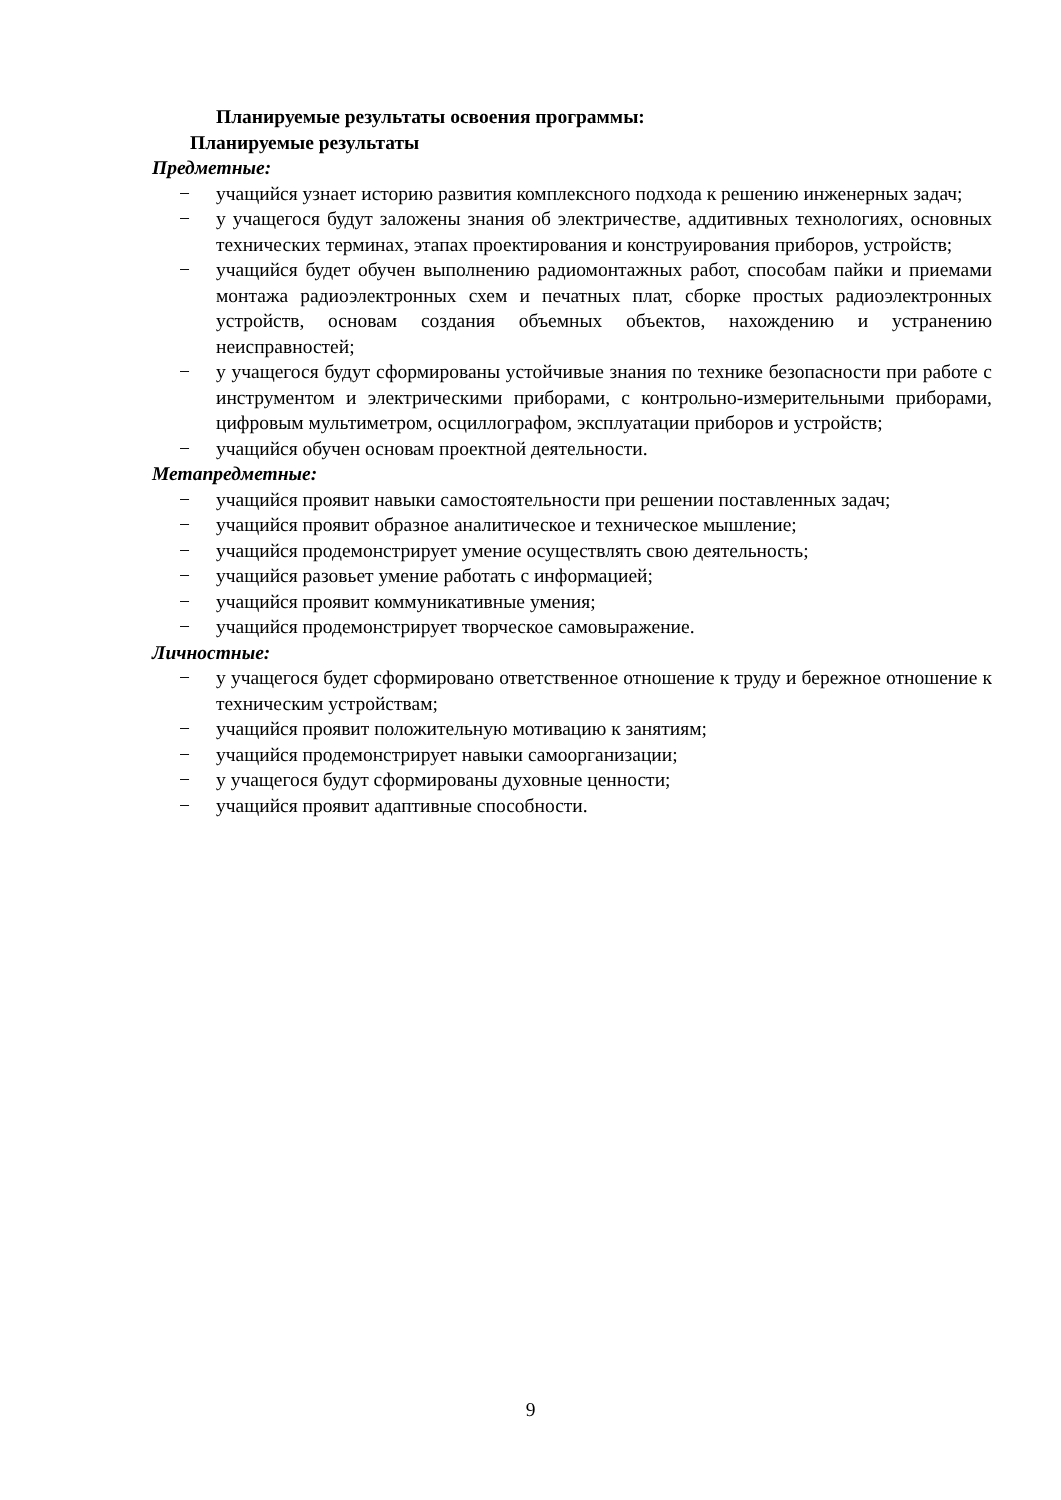Планируемые результаты освоения программы:
Планируемые результаты
Предметные:
− учащийся узнает историю развития комплексного подхода к решению инженерных задач;
− у учащегося будут заложены знания об электричестве, аддитивных технологиях, основных технических терминах, этапах проектирования и конструирования приборов, устройств;
− учащийся будет обучен выполнению радиомонтажных работ, способам пайки и приемами монтажа радиоэлектронных схем и печатных плат, сборке простых радиоэлектронных устройств, основам создания объемных объектов, нахождению и устранению неисправностей;
− у учащегося будут сформированы устойчивые знания по технике безопасности при работе с инструментом и электрическими приборами, с контрольно-измерительными приборами, цифровым мультиметром, осциллографом, эксплуатации приборов и устройств;
− учащийся обучен основам проектной деятельности.
Метапредметные:
− учащийся проявит навыки самостоятельности при решении поставленных задач;
− учащийся проявит образное аналитическое и техническое мышление;
− учащийся продемонстрирует умение осуществлять свою деятельность;
− учащийся разовьет умение работать с информацией;
− учащийся проявит коммуникативные умения;
− учащийся продемонстрирует творческое самовыражение.
Личностные:
− у учащегося будет сформировано ответственное отношение к труду и бережное отношение к техническим устройствам;
− учащийся проявит положительную мотивацию к занятиям;
− учащийся продемонстрирует навыки самоорганизации;
− у учащегося будут сформированы духовные ценности;
− учащийся проявит адаптивные способности.
9